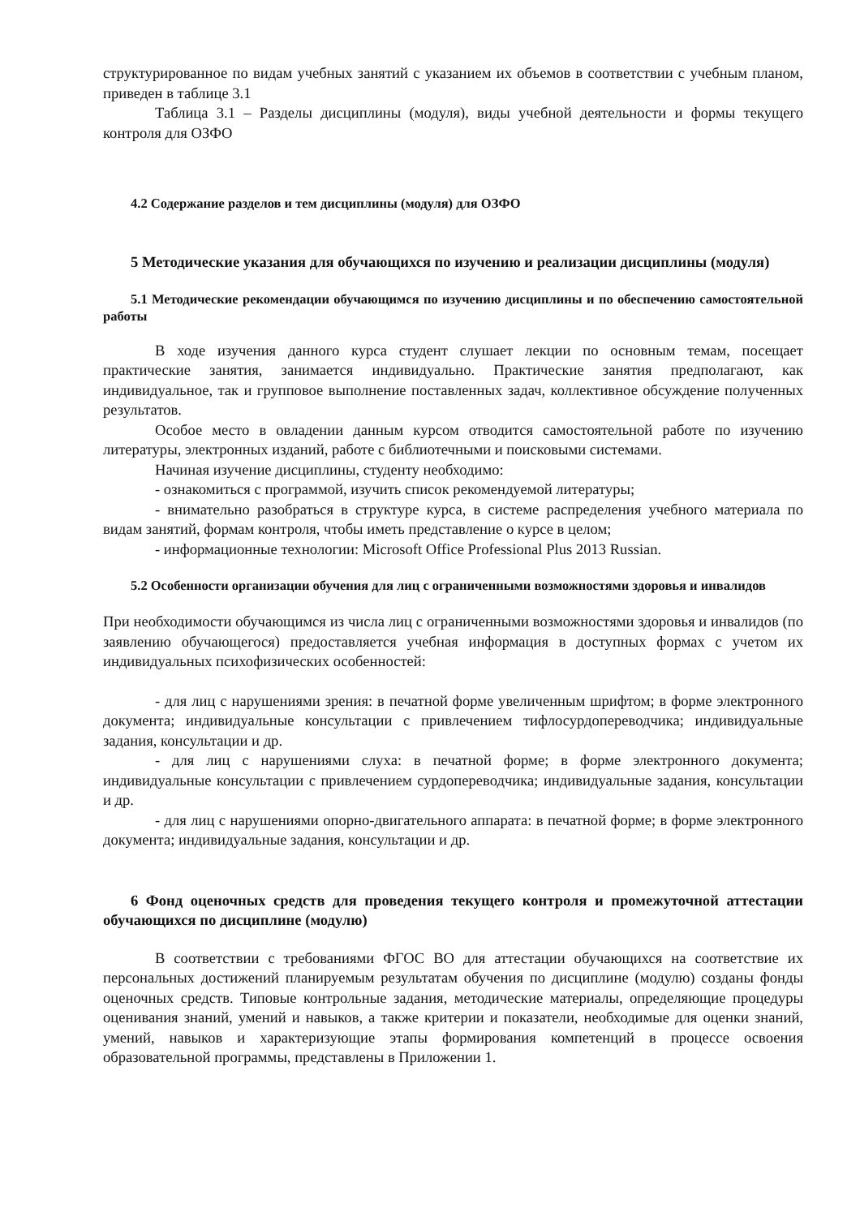структурированное по видам учебных занятий с указанием их объемов в соответствии с учебным планом, приведен в таблице 3.1
Таблица 3.1 – Разделы дисциплины (модуля), виды учебной деятельности и формы текущего контроля для ОЗФО
4.2 Содержание разделов и тем дисциплины (модуля) для ОЗФО
5 Методические указания для обучающихся по изучению и реализации дисциплины (модуля)
5.1 Методические рекомендации обучающимся по изучению дисциплины и по обеспечению самостоятельной работы
В ходе изучения данного курса студент слушает лекции по основным темам, посещает практические занятия, занимается индивидуально. Практические занятия предполагают, как индивидуальное, так и групповое выполнение поставленных задач, коллективное обсуждение полученных результатов.
Особое место в овладении данным курсом отводится самостоятельной работе по изучению литературы, электронных изданий, работе с библиотечными и поисковыми системами.
Начиная изучение дисциплины, студенту необходимо:
- ознакомиться с программой, изучить список рекомендуемой литературы;
- внимательно разобраться в структуре курса, в системе распределения учебного материала по видам занятий, формам контроля, чтобы иметь представление о курсе в целом;
- информационные технологии: Microsoft Office Professional Plus 2013 Russian.
5.2 Особенности организации обучения для лиц с ограниченными возможностями здоровья и инвалидов
При необходимости обучающимся из числа лиц с ограниченными возможностями здоровья и инвалидов (по заявлению обучающегося) предоставляется учебная информация в доступных формах с учетом их индивидуальных психофизических особенностей:
- для лиц с нарушениями зрения: в печатной форме увеличенным шрифтом; в форме электронного документа; индивидуальные консультации с привлечением тифлосурдопереводчика; индивидуальные задания, консультации и др.
- для лиц с нарушениями слуха: в печатной форме; в форме электронного документа; индивидуальные консультации с привлечением сурдопереводчика; индивидуальные задания, консультации и др.
- для лиц с нарушениями опорно-двигательного аппарата: в печатной форме; в форме электронного документа; индивидуальные задания, консультации и др.
6 Фонд оценочных средств для проведения текущего контроля и промежуточной аттестации обучающихся по дисциплине (модулю)
В соответствии с требованиями ФГОС ВО для аттестации обучающихся на соответствие их персональных достижений планируемым результатам обучения по дисциплине (модулю) созданы фонды оценочных средств. Типовые контрольные задания, методические материалы, определяющие процедуры оценивания знаний, умений и навыков, а также критерии и показатели, необходимые для оценки знаний, умений, навыков и характеризующие этапы формирования компетенций в процессе освоения образовательной программы, представлены в Приложении 1.